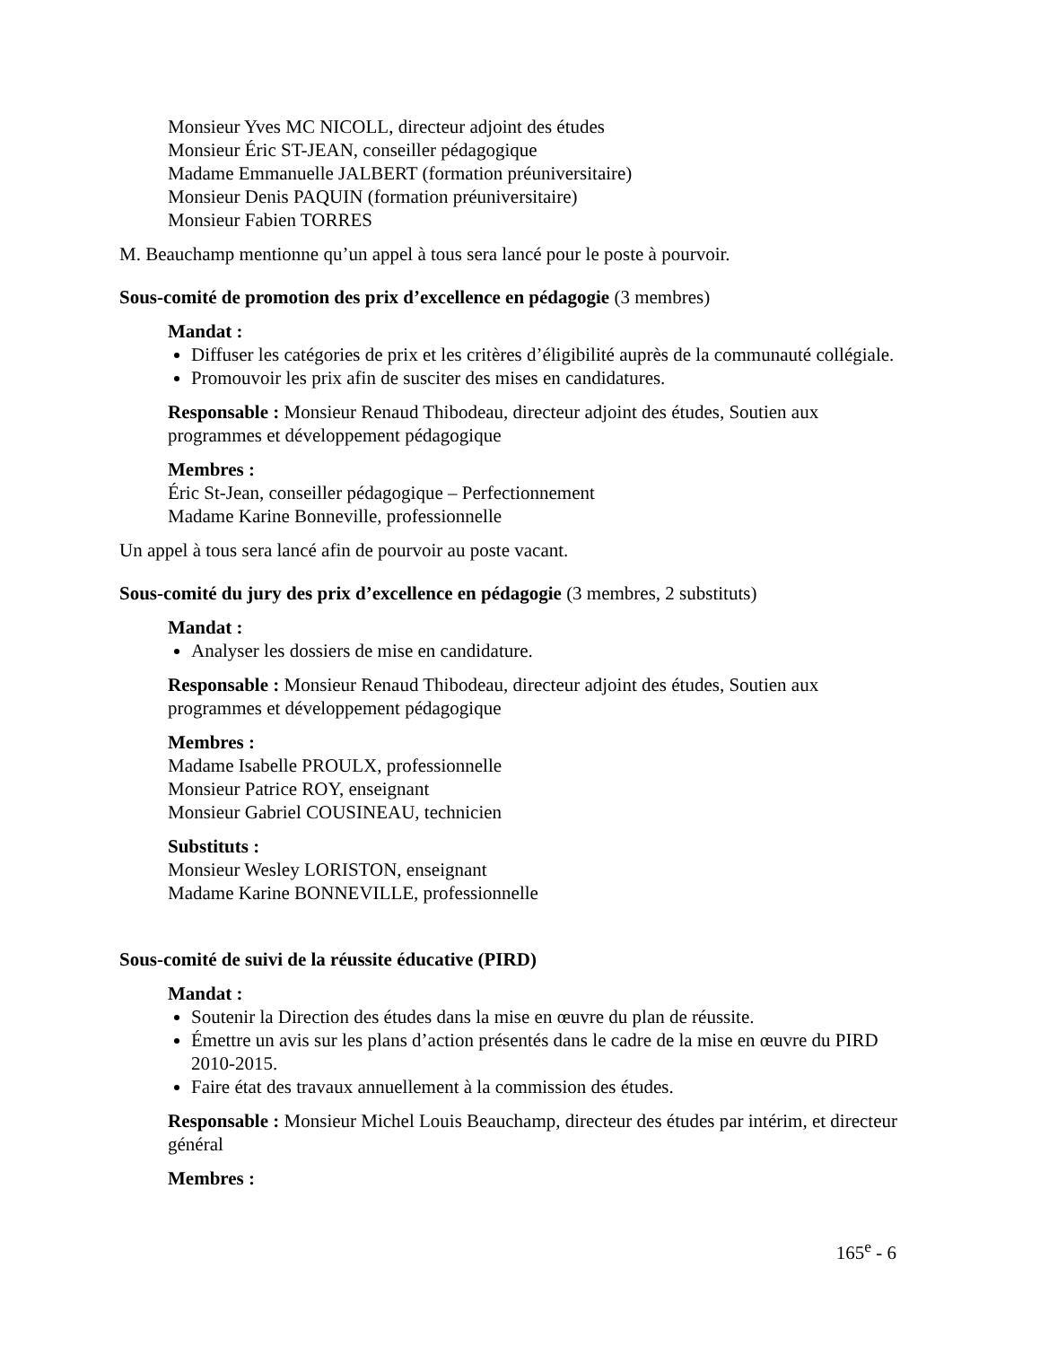Monsieur Yves MC NICOLL, directeur adjoint des études
Monsieur Éric ST-JEAN, conseiller pédagogique
Madame Emmanuelle JALBERT (formation préuniversitaire)
Monsieur Denis PAQUIN (formation préuniversitaire)
Monsieur Fabien TORRES
M. Beauchamp mentionne qu’un appel à tous sera lancé pour le poste à pourvoir.
Sous-comité de promotion des prix d’excellence en pédagogie (3 membres)
Mandat :
Diffuser les catégories de prix et les critères d’éligibilité auprès de la communauté collégiale.
Promouvoir les prix afin de susciter des mises en candidatures.
Responsable : Monsieur Renaud Thibodeau, directeur adjoint des études, Soutien aux programmes et développement pédagogique
Membres :
Éric St-Jean, conseiller pédagogique – Perfectionnement
Madame Karine Bonneville, professionnelle
Un appel à tous sera lancé afin de pourvoir au poste vacant.
Sous-comité du jury des prix d’excellence en pédagogie (3 membres, 2 substituts)
Mandat :
Analyser les dossiers de mise en candidature.
Responsable : Monsieur Renaud Thibodeau, directeur adjoint des études, Soutien aux programmes et développement pédagogique
Membres :
Madame Isabelle PROULX, professionnelle
Monsieur Patrice ROY, enseignant
Monsieur Gabriel COUSINEAU, technicien
Substituts :
Monsieur Wesley LORISTON, enseignant
Madame Karine BONNEVILLE, professionnelle
Sous-comité de suivi de la réussite éducative (PIRD)
Mandat :
Soutenir la Direction des études dans la mise en œuvre du plan de réussite.
Émettre un avis sur les plans d’action présentés dans le cadre de la mise en œuvre du PIRD 2010-2015.
Faire état des travaux annuellement à la commission des études.
Responsable : Monsieur Michel Louis Beauchamp, directeur des études par intérim, et directeur général
Membres :
165<sup>e</sup> - 6